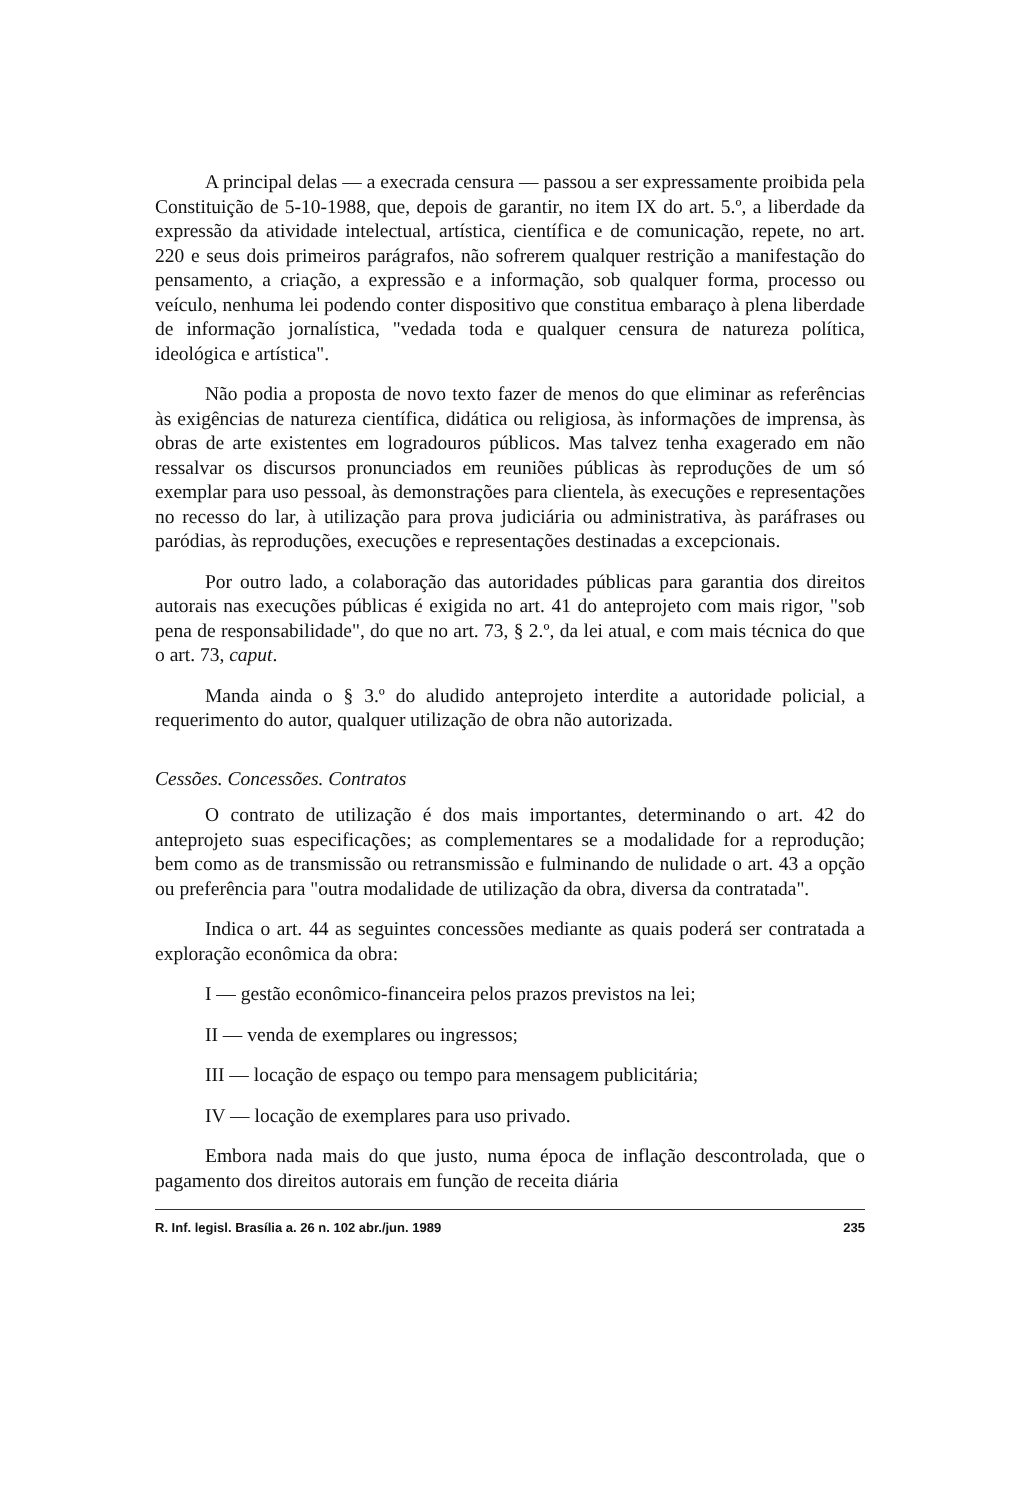A principal delas — a execrada censura — passou a ser expressamente proibida pela Constituição de 5-10-1988, que, depois de garantir, no item IX do art. 5.º, a liberdade da expressão da atividade intelectual, artística, científica e de comunicação, repete, no art. 220 e seus dois primeiros parágrafos, não sofrerem qualquer restrição a manifestação do pensamento, a criação, a expressão e a informação, sob qualquer forma, processo ou veículo, nenhuma lei podendo conter dispositivo que constitua embaraço à plena liberdade de informação jornalística, "vedada toda e qualquer censura de natureza política, ideológica e artística".
Não podia a proposta de novo texto fazer de menos do que eliminar as referências às exigências de natureza científica, didática ou religiosa, às informações de imprensa, às obras de arte existentes em logradouros públicos. Mas talvez tenha exagerado em não ressalvar os discursos pronunciados em reuniões públicas às reproduções de um só exemplar para uso pessoal, às demonstrações para clientela, às execuções e representações no recesso do lar, à utilização para prova judiciária ou administrativa, às paráfrases ou paródias, às reproduções, execuções e representações destinadas a excepcionais.
Por outro lado, a colaboração das autoridades públicas para garantia dos direitos autorais nas execuções públicas é exigida no art. 41 do anteprojeto com mais rigor, "sob pena de responsabilidade", do que no art. 73, § 2.º, da lei atual, e com mais técnica do que o art. 73, caput.
Manda ainda o § 3.º do aludido anteprojeto interdite a autoridade policial, a requerimento do autor, qualquer utilização de obra não autorizada.
Cessões. Concessões. Contratos
O contrato de utilização é dos mais importantes, determinando o art. 42 do anteprojeto suas especificações; as complementares se a modalidade for a reprodução; bem como as de transmissão ou retransmissão e fulminando de nulidade o art. 43 a opção ou preferência para "outra modalidade de utilização da obra, diversa da contratada".
Indica o art. 44 as seguintes concessões mediante as quais poderá ser contratada a exploração econômica da obra:
I — gestão econômico-financeira pelos prazos previstos na lei;
II — venda de exemplares ou ingressos;
III — locação de espaço ou tempo para mensagem publicitária;
IV — locação de exemplares para uso privado.
Embora nada mais do que justo, numa época de inflação descontrolada, que o pagamento dos direitos autorais em função de receita diária
R. Inf. legisl. Brasília a. 26 n. 102 abr./jun. 1989 235